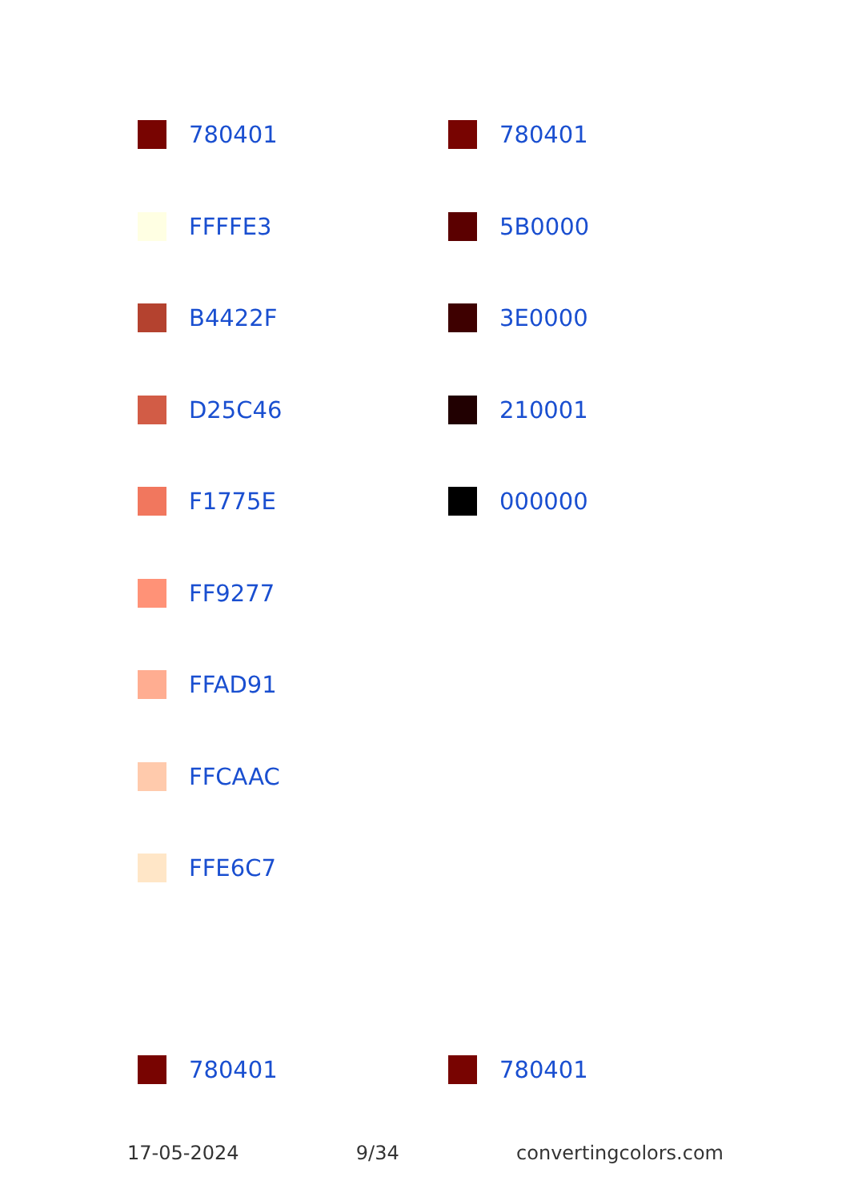780401
FFFFE3
B4422F
D25C46
F1775E
FF9277
FFAD91
FFCAAC
FFE6C7
780401
5B0000
3E0000
210001
000000
780401 780401
17-05-2024 9/34 convertingcolors.com